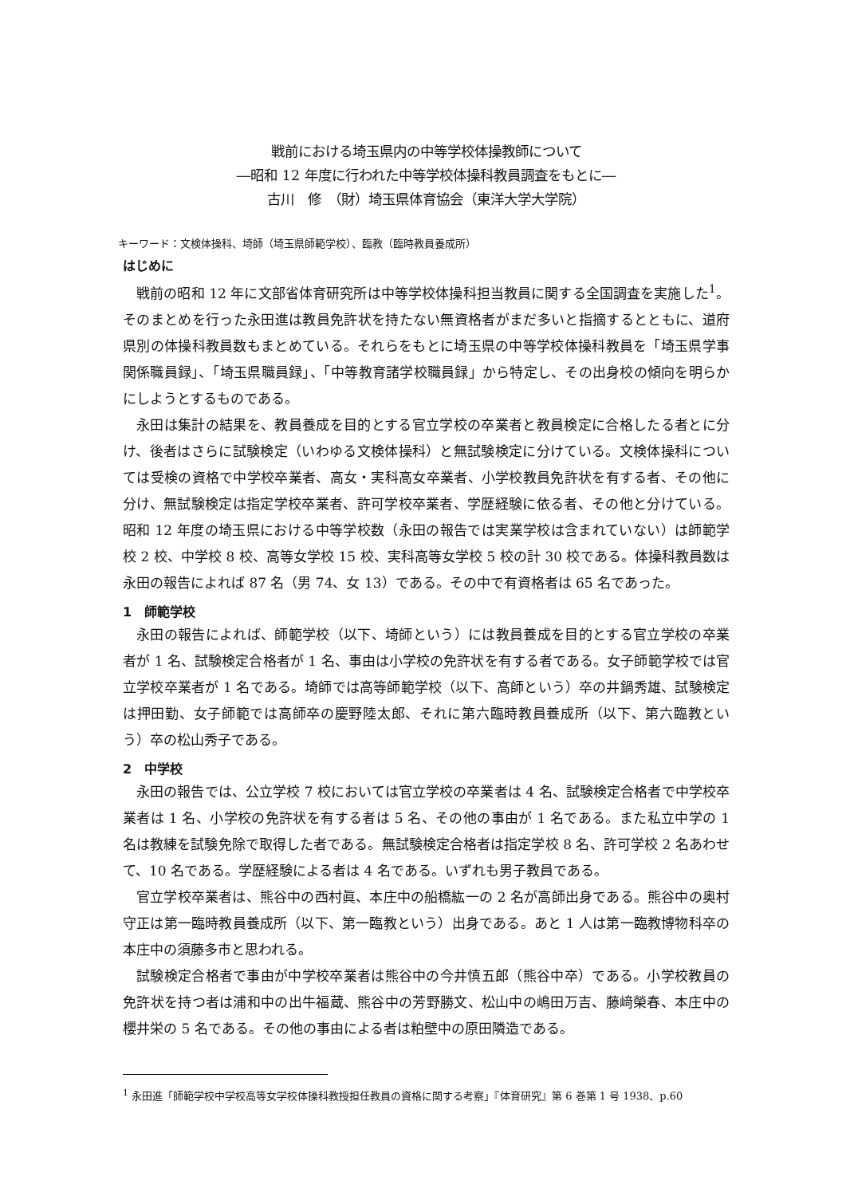戦前における埼玉県内の中等学校体操教師について
―昭和 12 年度に行われた中等学校体操科教員調査をもとに―
古川　修　（財）埼玉県体育協会（東洋大学大学院）
キーワード：文検体操科、埼師（埼玉県師範学校）、臨教（臨時教員養成所）
はじめに
戦前の昭和 12 年に文部省体育研究所は中等学校体操科担当教員に関する全国調査を実施した<sup>1</sup>。そのまとめを行った永田進は教員免許状を持たない無資格者がまだ多いと指摘するとともに、道府県別の体操科教員数もまとめている。それらをもとに埼玉県の中等学校体操科教員を「埼玉県学事関係職員録」、「埼玉県職員録」、「中等教育諸学校職員録」から特定し、その出身校の傾向を明らかにしようとするものである。
永田は集計の結果を、教員養成を目的とする官立学校の卒業者と教員検定に合格したる者とに分け、後者はさらに試験検定（いわゆる文検体操科）と無試験検定に分けている。文検体操科については受検の資格で中学校卒業者、高女・実科高女卒業者、小学校教員免許状を有する者、その他に分け、無試験検定は指定学校卒業者、許可学校卒業者、学歴経験に依る者、その他と分けている。昭和 12 年度の埼玉県における中等学校数（永田の報告では実業学校は含まれていない）は師範学校 2 校、中学校 8 校、高等女学校 15 校、実科高等女学校 5 校の計 30 校である。体操科教員数は永田の報告によれば 87 名（男 74、女 13）である。その中で有資格者は 65 名であった。
1　師範学校
永田の報告によれば、師範学校（以下、埼師という）には教員養成を目的とする官立学校の卒業者が 1 名、試験検定合格者が 1 名、事由は小学校の免許状を有する者である。女子師範学校では官立学校卒業者が 1 名である。埼師では高等師範学校（以下、高師という）卒の井鍋秀雄、試験検定は押田勤、女子師範では高師卒の慶野陸太郎、それに第六臨時教員養成所（以下、第六臨教という）卒の松山秀子である。
2　中学校
永田の報告では、公立学校 7 校においては官立学校の卒業者は 4 名、試験検定合格者で中学校卒業者は 1 名、小学校の免許状を有する者は 5 名、その他の事由が 1 名である。また私立中学の 1 名は教練を試験免除で取得した者である。無試験検定合格者は指定学校 8 名、許可学校 2 名あわせて、10 名である。学歴経験による者は 4 名である。いずれも男子教員である。
官立学校卒業者は、熊谷中の西村眞、本庄中の船橋紘一の 2 名が高師出身である。熊谷中の奥村守正は第一臨時教員養成所（以下、第一臨教という）出身である。あと 1 人は第一臨教博物科卒の本庄中の須藤多市と思われる。
試験検定合格者で事由が中学校卒業者は熊谷中の今井慎五郎（熊谷中卒）である。小学校教員の免許状を持つ者は浦和中の出牛福蔵、熊谷中の芳野勝文、松山中の嶋田万吉、藤﨑榮春、本庄中の櫻井栄の 5 名である。その他の事由による者は粕壁中の原田隣造である。
<sup>1</sup> 永田進「師範学校中学校高等女学校体操科教授担任教員の資格に関する考察」『体育研究』第 6 巻第 1 号 1938、p.60